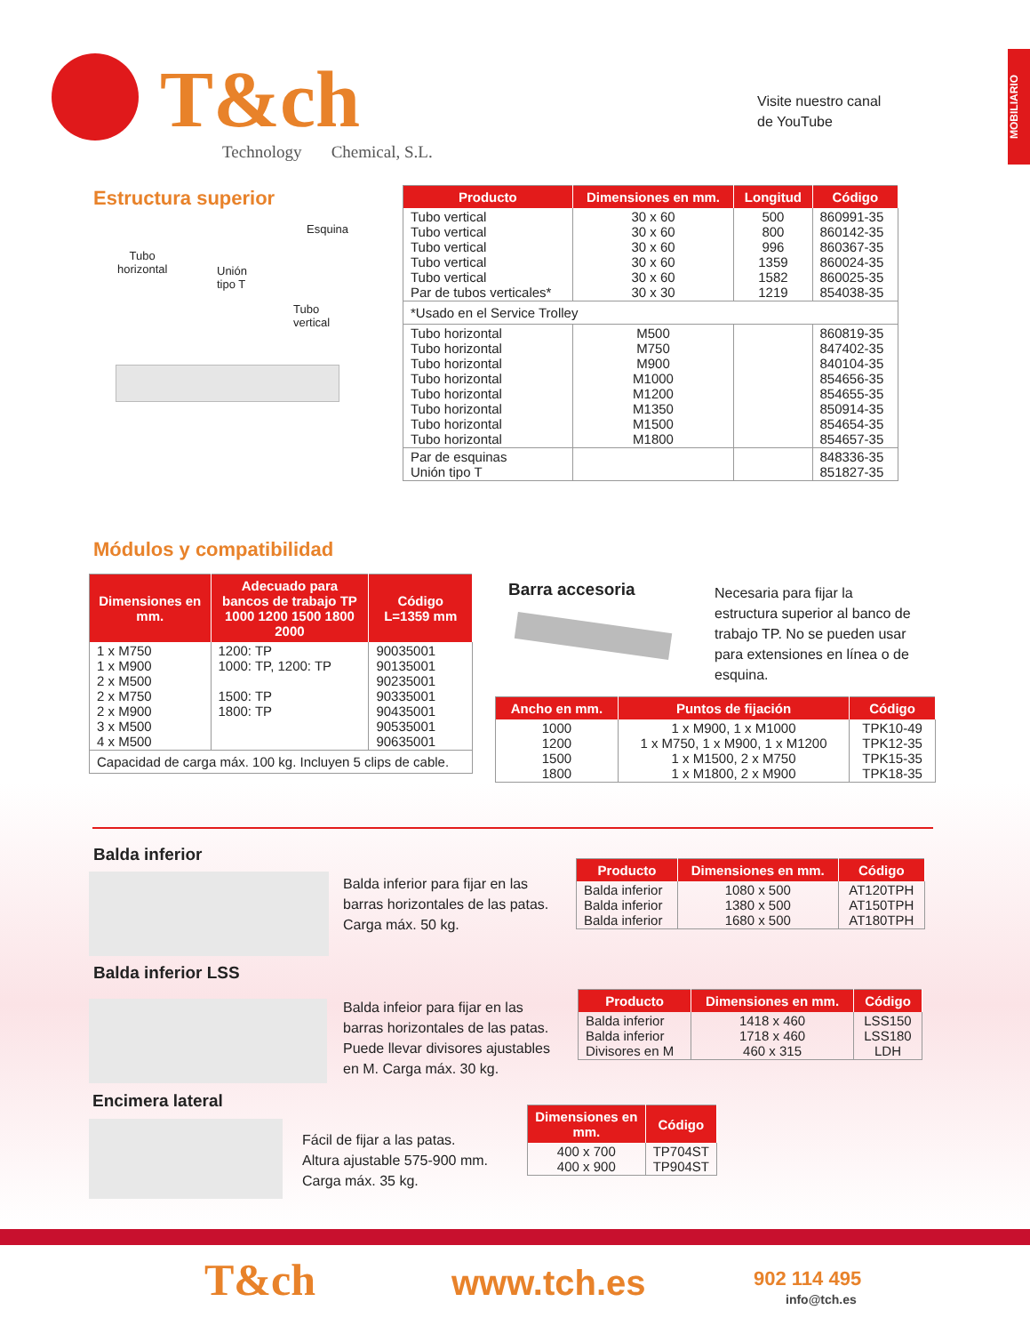MOBILIARIO
T&ch
Technology Chemical, S.L.
Visite nuestro canal
de YouTube
Estructura superior
Esquina
Tubo
horizontal
Unión
tipo T
Tubo vertical
| Producto | Dimensiones en mm. | Longitud | Código |
| --- | --- | --- | --- |
| Tubo vertical Tubo vertical Tubo vertical Tubo vertical Tubo vertical Par de tubos verticales* | 30 x 60 30 x 60 30 x 60 30 x 60 30 x 60 30 x 30 | 500 800 996 1359 1582 1219 | 860991-35 860142-35 860367-35 860024-35 860025-35 854038-35 |
| *Usado en el Service Trolley | | | |
| Tubo horizontal Tubo horizontal Tubo horizontal Tubo horizontal Tubo horizontal Tubo horizontal Tubo horizontal Tubo horizontal | M500 M750 M900 M1000 M1200 M1350 M1500 M1800 | | 860819-35 847402-35 840104-35 854656-35 854655-35 850914-35 854654-35 854657-35 |
| Par de esquinas Unión tipo T | | | 848336-35 851827-35 |
Módulos y compatibilidad
| Dimensiones en mm. | Adecuado para bancos de trabajo TP 1000 1200 1500 1800 2000 | Código L=1359 mm |
| --- | --- | --- |
| 1 x M750 1 x M900 2 x M500 2 x M750 2 x M900 3 x M500 4 x M500 | 1200: TP 1000: TP, 1200: TP 1500: TP 1800: TP | 90035001 90135001 90235001 90335001 90435001 90535001 90635001 |
| Capacidad de carga máx. 100 kg. Incluyen 5 clips de cable. | | |
Barra accesoria
Necesaria para fijar la estructura superior al banco de trabajo TP. No se pueden usar para extensiones en línea o de esquina.
| Ancho en mm. | Puntos de fijación | Código |
| --- | --- | --- |
| 1000 1200 1500 1800 | 1 x M900, 1 x M1000 1 x M750, 1 x M900, 1 x M1200 1 x M1500, 2 x M750 1 x M1800, 2 x M900 | TPK10-49 TPK12-35 TPK15-35 TPK18-35 |
Balda inferior
Balda inferior para fijar en las barras horizontales de las patas. Carga máx. 50 kg.
| Producto | Dimensiones en mm. | Código |
| --- | --- | --- |
| Balda inferior Balda inferior Balda inferior | 1080 x 500 1380 x 500 1680 x 500 | AT120TPH AT150TPH AT180TPH |
Balda inferior LSS
Balda infeior para fijar en las barras horizontales de las patas. Puede llevar divisores ajustables en M. Carga máx. 30 kg.
| Producto | Dimensiones en mm. | Código |
| --- | --- | --- |
| Balda inferior Balda inferior Divisores en M | 1418 x 460 1718 x 460 460 x 315 | LSS150 LSS180 LDH |
Encimera lateral
Fácil de fijar a las patas.
Altura ajustable 575-900 mm.
Carga máx. 35 kg.
| Dimensiones en mm. | Código |
| --- | --- |
| 400 x 700 400 x 900 | TP704ST TP904ST |
T&ch www.tch.es 902 114 495
info@tch.es